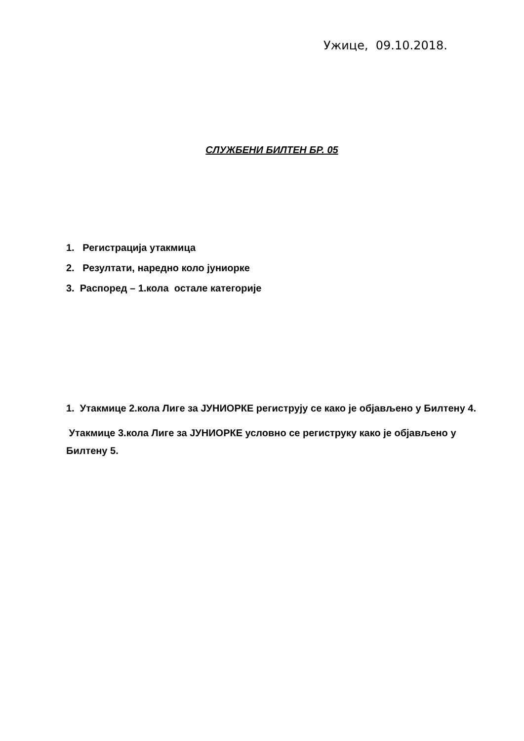Ужице, 09.10.2018.
СЛУЖБЕНИ БИЛТЕН БР. 05
1. Регистрација утакмица
2. Резултати, наредно коло јуниорке
3. Распоред – 1.кола остале категорије
1. Утакмице 2.кола Лиге за ЈУНИОРКЕ региструју се како је објављено у Билтену 4.
Утакмице 3.кола Лиге за ЈУНИОРКЕ условно се региструку како је објављено у Билтену 5.